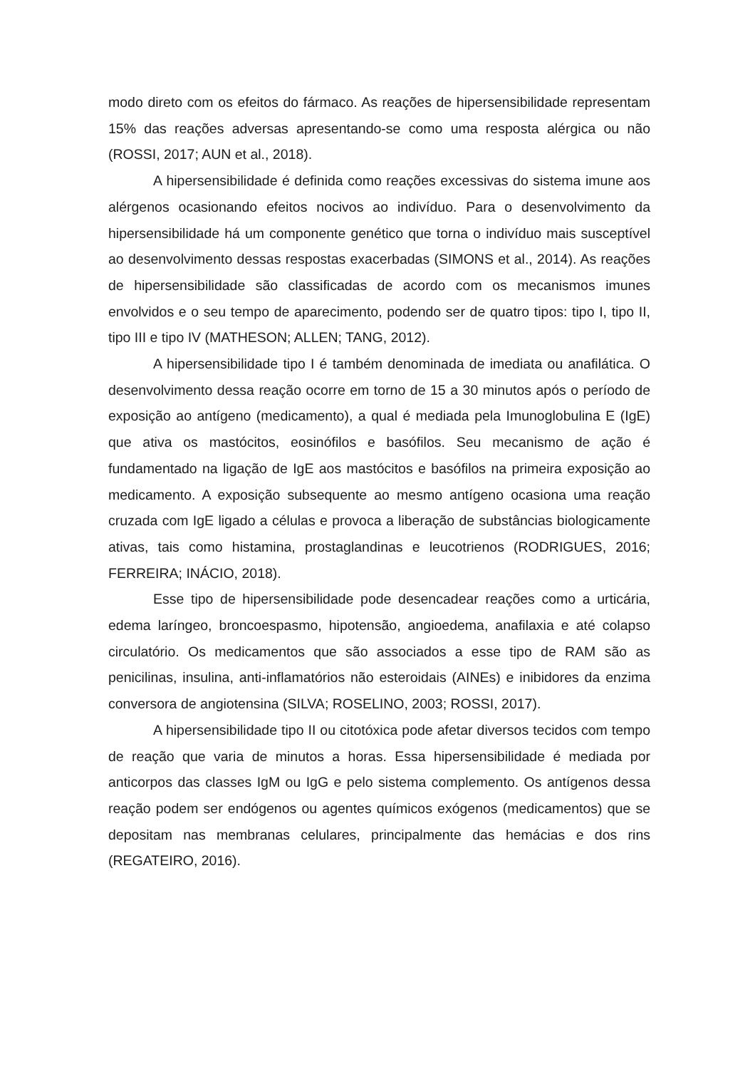modo direto com os efeitos do fármaco. As reações de hipersensibilidade representam 15% das reações adversas apresentando-se como uma resposta alérgica ou não (ROSSI, 2017; AUN et al., 2018).
A hipersensibilidade é definida como reações excessivas do sistema imune aos alérgenos ocasionando efeitos nocivos ao indivíduo. Para o desenvolvimento da hipersensibilidade há um componente genético que torna o indivíduo mais susceptível ao desenvolvimento dessas respostas exacerbadas (SIMONS et al., 2014). As reações de hipersensibilidade são classificadas de acordo com os mecanismos imunes envolvidos e o seu tempo de aparecimento, podendo ser de quatro tipos: tipo I, tipo II, tipo III e tipo IV (MATHESON; ALLEN; TANG, 2012).
A hipersensibilidade tipo I é também denominada de imediata ou anafilática. O desenvolvimento dessa reação ocorre em torno de 15 a 30 minutos após o período de exposição ao antígeno (medicamento), a qual é mediada pela Imunoglobulina E (IgE) que ativa os mastócitos, eosinófilos e basófilos. Seu mecanismo de ação é fundamentado na ligação de IgE aos mastócitos e basófilos na primeira exposição ao medicamento. A exposição subsequente ao mesmo antígeno ocasiona uma reação cruzada com IgE ligado a células e provoca a liberação de substâncias biologicamente ativas, tais como histamina, prostaglandinas e leucotrienos (RODRIGUES, 2016; FERREIRA; INÁCIO, 2018).
Esse tipo de hipersensibilidade pode desencadear reações como a urticária, edema laríngeo, broncoespasmo, hipotensão, angioedema, anafilaxia e até colapso circulatório. Os medicamentos que são associados a esse tipo de RAM são as penicilinas, insulina, anti-inflamatórios não esteroidais (AINEs) e inibidores da enzima conversora de angiotensina (SILVA; ROSELINO, 2003; ROSSI, 2017).
A hipersensibilidade tipo II ou citotóxica pode afetar diversos tecidos com tempo de reação que varia de minutos a horas. Essa hipersensibilidade é mediada por anticorpos das classes IgM ou IgG e pelo sistema complemento. Os antígenos dessa reação podem ser endógenos ou agentes químicos exógenos (medicamentos) que se depositam nas membranas celulares, principalmente das hemácias e dos rins (REGATEIRO, 2016).